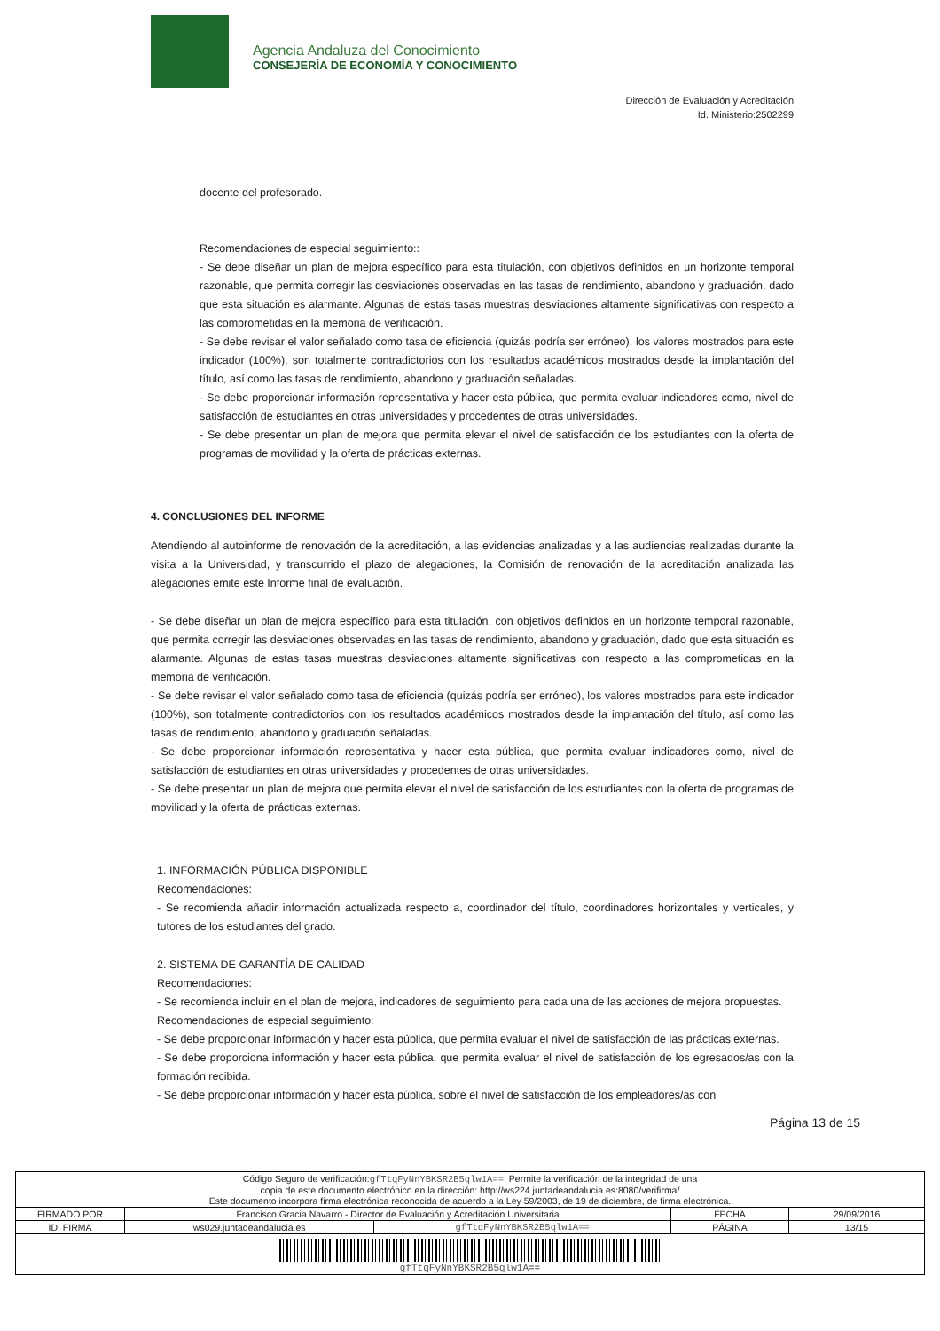Agencia Andaluza del Conocimiento
CONSEJERÍA DE ECONOMÍA Y CONOCIMIENTO
Dirección de Evaluación y Acreditación
Id. Ministerio:2502299
docente del profesorado.
Recomendaciones de especial seguimiento::
- Se debe diseñar un plan de mejora específico para esta titulación, con objetivos definidos en un horizonte temporal razonable, que permita corregir las desviaciones observadas en las tasas de rendimiento, abandono y graduación, dado que esta situación es alarmante. Algunas de estas tasas muestras desviaciones altamente significativas con respecto a las comprometidas en la memoria de verificación.
- Se debe revisar el valor señalado como tasa de eficiencia (quizás podría ser erróneo), los valores mostrados para este indicador (100%), son totalmente contradictorios con los resultados académicos mostrados desde la implantación del título, así como las tasas de rendimiento, abandono y graduación señaladas.
- Se debe proporcionar información representativa y hacer esta pública, que permita evaluar indicadores como, nivel de satisfacción de estudiantes en otras universidades y procedentes de otras universidades.
- Se debe presentar un plan de mejora que permita elevar el nivel de satisfacción de los estudiantes con la oferta de programas de movilidad y la oferta de prácticas externas.
4. CONCLUSIONES DEL INFORME
Atendiendo al autoinforme de renovación de la acreditación, a las evidencias analizadas y a las audiencias realizadas durante la visita a la Universidad, y transcurrido el plazo de alegaciones, la Comisión de renovación de la acreditación analizada las alegaciones emite este Informe final de evaluación.
- Se debe diseñar un plan de mejora específico para esta titulación, con objetivos definidos en un horizonte temporal razonable, que permita corregir las desviaciones observadas en las tasas de rendimiento, abandono y graduación, dado que esta situación es alarmante. Algunas de estas tasas muestras desviaciones altamente significativas con respecto a las comprometidas en la memoria de verificación.
- Se debe revisar el valor señalado como tasa de eficiencia (quizás podría ser erróneo), los valores mostrados para este indicador (100%), son totalmente contradictorios con los resultados académicos mostrados desde la implantación del título, así como las tasas de rendimiento, abandono y graduación señaladas.
- Se debe proporcionar información representativa y hacer esta pública, que permita evaluar indicadores como, nivel de satisfacción de estudiantes en otras universidades y procedentes de otras universidades.
- Se debe presentar un plan de mejora que permita elevar el nivel de satisfacción de los estudiantes con la oferta de programas de movilidad y la oferta de prácticas externas.
1. INFORMACIÓN PÚBLICA DISPONIBLE
Recomendaciones:
- Se recomienda añadir información actualizada respecto a, coordinador del título, coordinadores horizontales y verticales, y tutores de los estudiantes del grado.
2. SISTEMA DE GARANTÍA DE CALIDAD
Recomendaciones:
- Se recomienda incluir en el plan de mejora, indicadores de seguimiento para cada una de las acciones de mejora propuestas.
Recomendaciones de especial seguimiento:
- Se debe proporcionar información y hacer esta pública, que permita evaluar el nivel de satisfacción de las prácticas externas.
- Se debe proporciona información y hacer esta pública, que permita evaluar el nivel de satisfacción de los egresados/as con la formación recibida.
- Se debe proporcionar información y hacer esta pública, sobre el nivel de satisfacción de los empleadores/as con
Página 13 de 15
| Código Seguro de verificación: gfTtqFyNnYBKSR2B5qlw1A== . Permite la verificación de la integridad de una copia de este documento electrónico en la dirección: http://ws224.juntadeandalucia.es:8080/verifirma/ Este documento incorpora firma electrónica reconocida de acuerdo a la Ley 59/2003, de 19 de diciembre, de firma electrónica. | | | | |
| FIRMADO POR | Francisco Gracia Navarro - Director de Evaluación y Acreditación Universitaria | | FECHA | 29/09/2016 |
| ID. FIRMA | ws029.juntadeandalucia.es | gfTtqFyNnYBKSR2B5qlw1A== | PÁGINA | 13/15 |
| gfTtqFyNnYBKSR2B5qlw1A== | | | | |